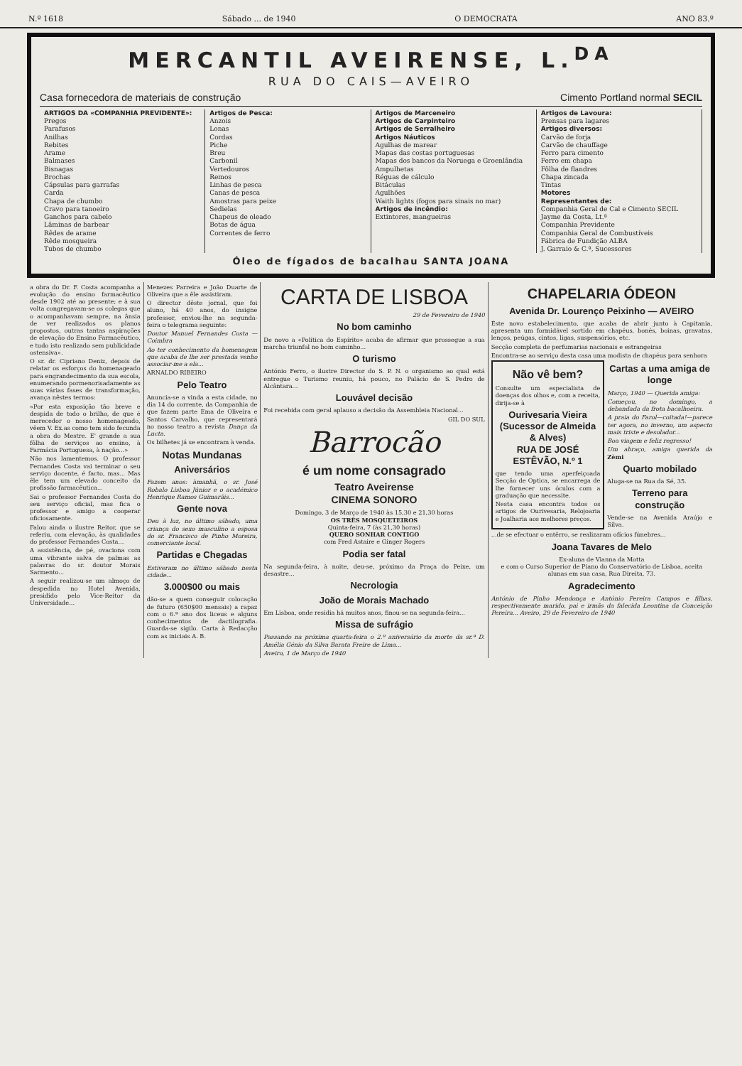N.º 1618 Sábado ... de 1940 O DEMOCRATA ANO 83.º
MERCANTIL AVEIRENSE, L.<sup>DA</sup>
RUA DO CAIS—AVEIRO
Casa fornecedora de materiais de construção Cimento Portland normal SECIL
ARTIGOS DA «COMPANHIA PREVIDENTE»:
Pregos
Parafusos
Anilhas
Rebites
Arame
Balmases
Bisnagas
Brochas
Cápsulas para garrafas
Carda
Chapa de chumbo
Cravo para tanoeiro
Ganchos para cabelo
Lâminas de barbear
Rêdes de arame
Rêde mosqueira
Tubos de chumbo
Artigos de Pesca:
Anzois
Lonas
Cordas
Piche
Breu
Carbonil
Vertedouros
Remos
Linhas de pesca
Canas de pesca
Amostras para peixe
Sedielas
Chapeus de oleado
Botas de água
Correntes de ferro
Artigos de Marceneiro
Artigos de Carpinteiro
Artigos de Serralheiro
Artigos Náuticos
Agulhas de marear
Mapas das costas portuguesas
Mapas dos bancos da Noruega e Groenlândia
Ampulhetas
Réguas de cálculo
Bitáculas
Agulhões
Waith lights (fogos para sinais no mar)
Artigos de incêndio:
Extintores, mangueiras
Artigos de Lavoura:
Prensas para lagares
Artigos diversos:
Carvão de forja
Carvão de chauffage
Ferro para cimento
Ferro em chapa
Fôlha de flandres
Chapa zincada
Tintas
Motores
Representantes de:
Companhia Geral de Cal e Cimento SECIL
Jayme da Costa, Lt.ª
Companhia Previdente
Companhia Geral de Combustíveis
Fábrica de Fundição ALBA
J. Garraio & C.ª, Sucessores
Óleo de fígados de bacalhau SANTA JOANA
a obra do Dr. F. Costa acompanha a evolução do ensino farmacêutico desde 1902 até ao presente; e à sua volta congregavam-se os colegas que o acompanhavam sempre, na ânsia de ver realizados os planos propostos, outras tantas aspirações de elevação do Ensino Farmacêutico, e tudo isto realizado sem publicidade ostensiva».
O sr. dr. Cipriano Deniz, depois de relatar os esforços do homenageado para engrandecimento da sua escola, enumerando pormenorisadamente as suas várias fases de transformação, avança nêstes termos:
«Por esta exposição tão breve e despida de todo o brilho, de que é merecedor o nosso homenageado, vêem V. Ex.as como tem sido fecunda a obra do Mestre. E' grande a sua fôlha de serviços ao ensino, à Farmácia Portuguesa, à nação...»
Não nos lamentemos. O professor Fernandes Costa vai terminar o seu serviço docente, é facto, mas... Mas êle tem um elevado conceito da profissão farmacêutica...
Sai o professor Fernandes Costa do seu serviço oficial, mas fica o professor e amigo a cooperar oficiosamente.
Falou ainda o ilustre Reitor, que se referiu, com elevação, às qualidades do professor Fernandes Costa...
A assistência, de pé, ovaciona com uma vibrante salva de palmas as palavras do sr. doutor Morais Sarmento...
A seguir realizou-se um almoço de despedida no Hotel Avenida, presidido pelo Vice-Reitor da Universidade...
Menezes Parreira e João Duarte de Oliveira que a êle assistiram.
O director dêste jornal, que foi aluno, há 40 anos, do insigne professor, enviou-lhe na segunda-feira o telegrama seguinte:
Doutor Manuel Fernandes Costa — Coimbra
Ao ter conhecimento da homenagem que acaba de lhe ser prestada venho associar-me a ela...
ARNALDO RIBEIRO
Pelo Teatro
Anuncia-se a vinda a esta cidade, no dia 14 do corrente, da Companhia de que fazem parte Ema de Oliveira e Santos Carvalho, que representará no nosso teatro a revista Dança da Lucta.
Os bilhetes já se encontram à venda.
Notas Mundanas
Aniversários
Fazem anos: àmanhã, o sr. José Robalo Lisboa Júnior e o académico Henrique Ramos Guimarãis...
Gente nova
Deu à luz, no último sábado, uma criança do sexo masculino a esposa do sr. Francisco de Pinho Moreira, comerciante local.
Partidas e Chegadas
Estiveram no último sábado nesta cidade...
3.000$00 ou mais
dão-se a quem conseguir colocação de futuro (650$00 mensais) a rapaz com o 6.º ano dos liceus e alguns conhecimentos de dactilografia. Guarda-se sigilo. Carta à Redacção com as iniciais A. B.
CARTA DE LISBOA
29 de Fevereiro de 1940
No bom caminho
De novo a «Política do Espírito» acaba de afirmar que prossegue a sua marcha triunfal no bom caminho...
O turismo
António Ferro, o ilustre Director do S. P. N. o organismo ao qual está entregue o Turismo reuniu, há pouco, no Palácio de S. Pedro de Alcântara...
Louvável decisão
Foi recebida com geral aplauso a decisão da Assembleia Nacional...
GIL DO SUL
Barrocão
é um nome consagrado
Teatro Aveirense
CINEMA SONORO
Domingo, 3 de Março de 1940 às 15,30 e 21,30 horas
OS TRÊS MOSQUETEIROS
Quinta-feira, 7 (às 21,30 horas)
QUERO SONHAR CONTIGO
com Fred Astaire e Ginger Rogers
Podia ser fatal
Na segunda-feira, à noite, deu-se, próximo da Praça do Peixe, um desastre...
Necrologia
João de Morais Machado
Em Lisboa, onde residia há muitos anos, finou-se na segunda-feira...
Missa de sufrágio
Passando na próxima quarta-feira o 2.º aniversário da morte da sr.ª D. Amélia Génio da Silva Barata Freire de Lima...
Aveiro, 1 de Março de 1940
CHAPELARIA ÓDEON
Avenida Dr. Lourenço Peixinho — AVEIRO
Éste novo estabelecimento, que acaba de abrir junto à Capitania, apresenta um formidável sortido em chapéus, bonés, boinas, gravatas, lenços, peúgas, cintos, ligas, suspensórios, etc.
Secção completa de perfumarias nacionais e estrangeiras
Encontra-se ao serviço desta casa uma modista de chapéus para senhora
Não vê bem?
Consulte um especialista de doenças dos olhos e, com a receita, dirija-se à
Ourivesaria Vieira
(Sucessor de Almeida & Alves)
RUA DE JOSÉ ESTÊVÃO, N.º 1
que tendo uma aperfeiçoada Secção de Optica, se encarrega de lhe fornecer uns óculos com a graduação que necessite.
Nesta casa encontra todos os artigos de Ourivesaria, Relojoaria e Joalharia aos melhores preços.
Cartas a uma amiga de longe
Março, 1940 — Querida amiga:
Começou, no domingo, a debandada da frota bacalhoeira.
A praia do Farol—coitada!—parece ter agora, no inverno, um aspecto mais triste e desolador...
Boa viagem e feliz regresso!
Um abraço, amiga querida da Zèmi
Quarto mobilado
Aluga-se na Rua da Sé, 35.
Terreno para construção
Vende-se na Avenida Araújo e Silva.
...de se efectuar o entêrro, se realizaram ofícios fúnebres...
Joana Tavares de Melo
Ex-aluna de Vianna da Motta
e com o Curso Superior de Piano do Conservatório de Lisboa, aceita alunas em sua casa, Rua Direita, 73.
Agradecimento
António de Pinho Mendonça e António Pereira Campos e filhas, respectivamente marido, pai e irmãs da falecida Leontina da Conceição Pereira... Aveiro, 29 de Fevereiro de 1940